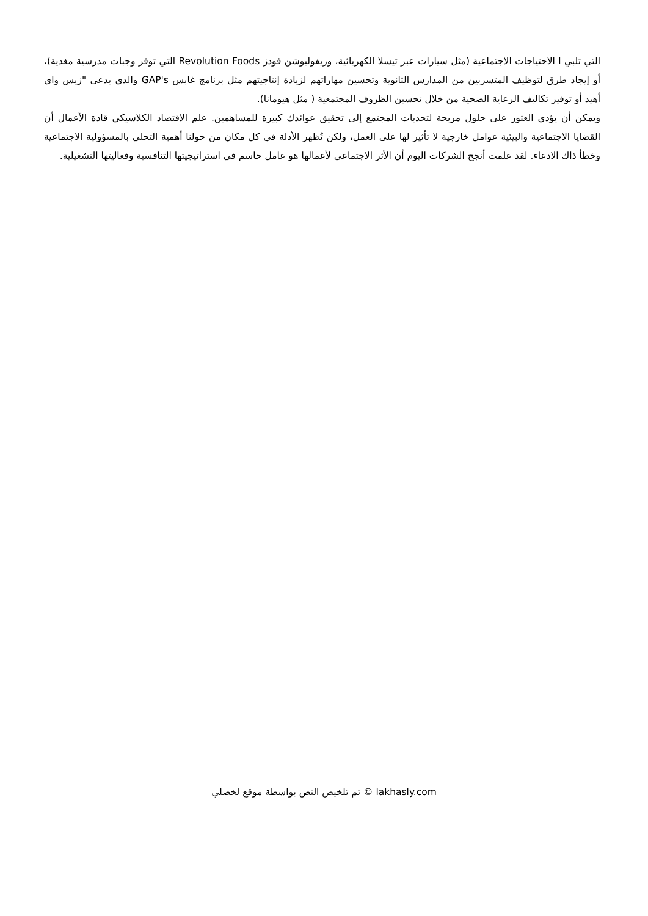التي تلبي ا الاحتياجات الاجتماعية (مثل سيارات عبر تيسلا الكهربائية، وريفوليوشن فودز Revolution Foods التي توفر وجبات مدرسية مغذية)، أو إيجاد طرق لتوظيف المتسربين من المدارس الثانوية وتحسين مهاراتهم لزيادة إنتاجيتهم مثل برنامج غابس GAP's والذي يدعى "زيس واي أهيد أو توفير تكاليف الرعاية الصحية من خلال تحسين الظروف المجتمعية ( مثل هيومانا).
ويمكن أن يؤدي العثور على حلول مربحة لتحديات المجتمع إلى تحقيق عوائدك كبيرة للمساهمين. علم الاقتصاد الكلاسيكي قادة الأعمال أن القضايا الاجتماعية والبيئية عوامل خارجية لا تأثير لها على العمل، ولكن تُظهر الأدلة في كل مكان من حولنا أهمية التحلي بالمسؤولية الاجتماعية وخطأ ذاك الادعاء. لقد علمت أنجح الشركات اليوم أن الأثر الاجتماعي لأعمالها هو عامل حاسم في استراتيجيتها التنافسية وفعاليتها التشغيلية.
lakhasly.com © تم تلخيص النص بواسطة موقع لخصلي